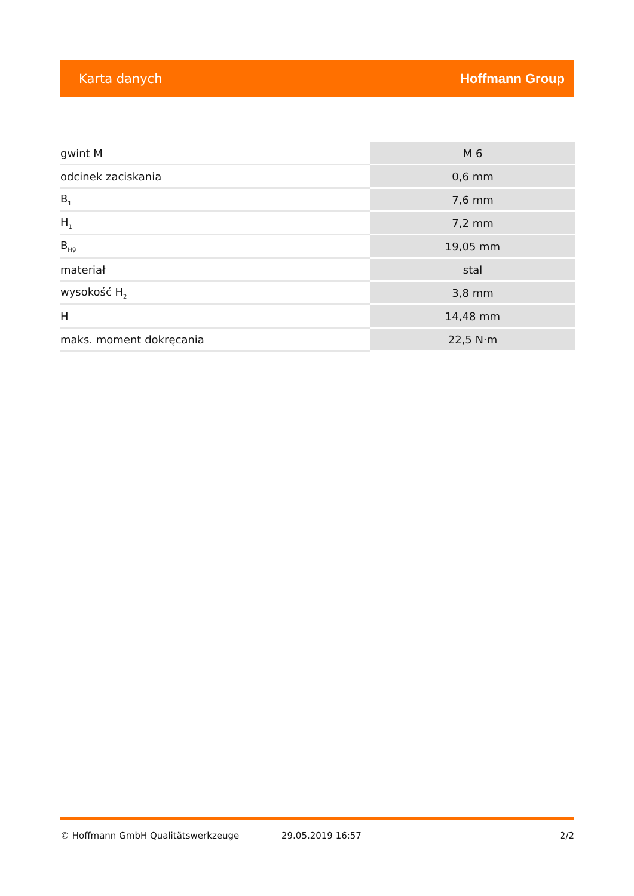Karta danych Hoffmann Group
| gwint M | M 6 |
| odcinek zaciskania | 0,6 mm |
| B<sub>1</sub> | 7,6 mm |
| H<sub>1</sub> | 7,2 mm |
| B<sub>H9</sub> | 19,05 mm |
| materiał | stal |
| wysokość H<sub>2</sub> | 3,8 mm |
| H | 14,48 mm |
| maks. moment dokręcania | 22,5 N·m |
© Hoffmann GmbH Qualitätswerkzeuge 29.05.2019 16:57 2/2